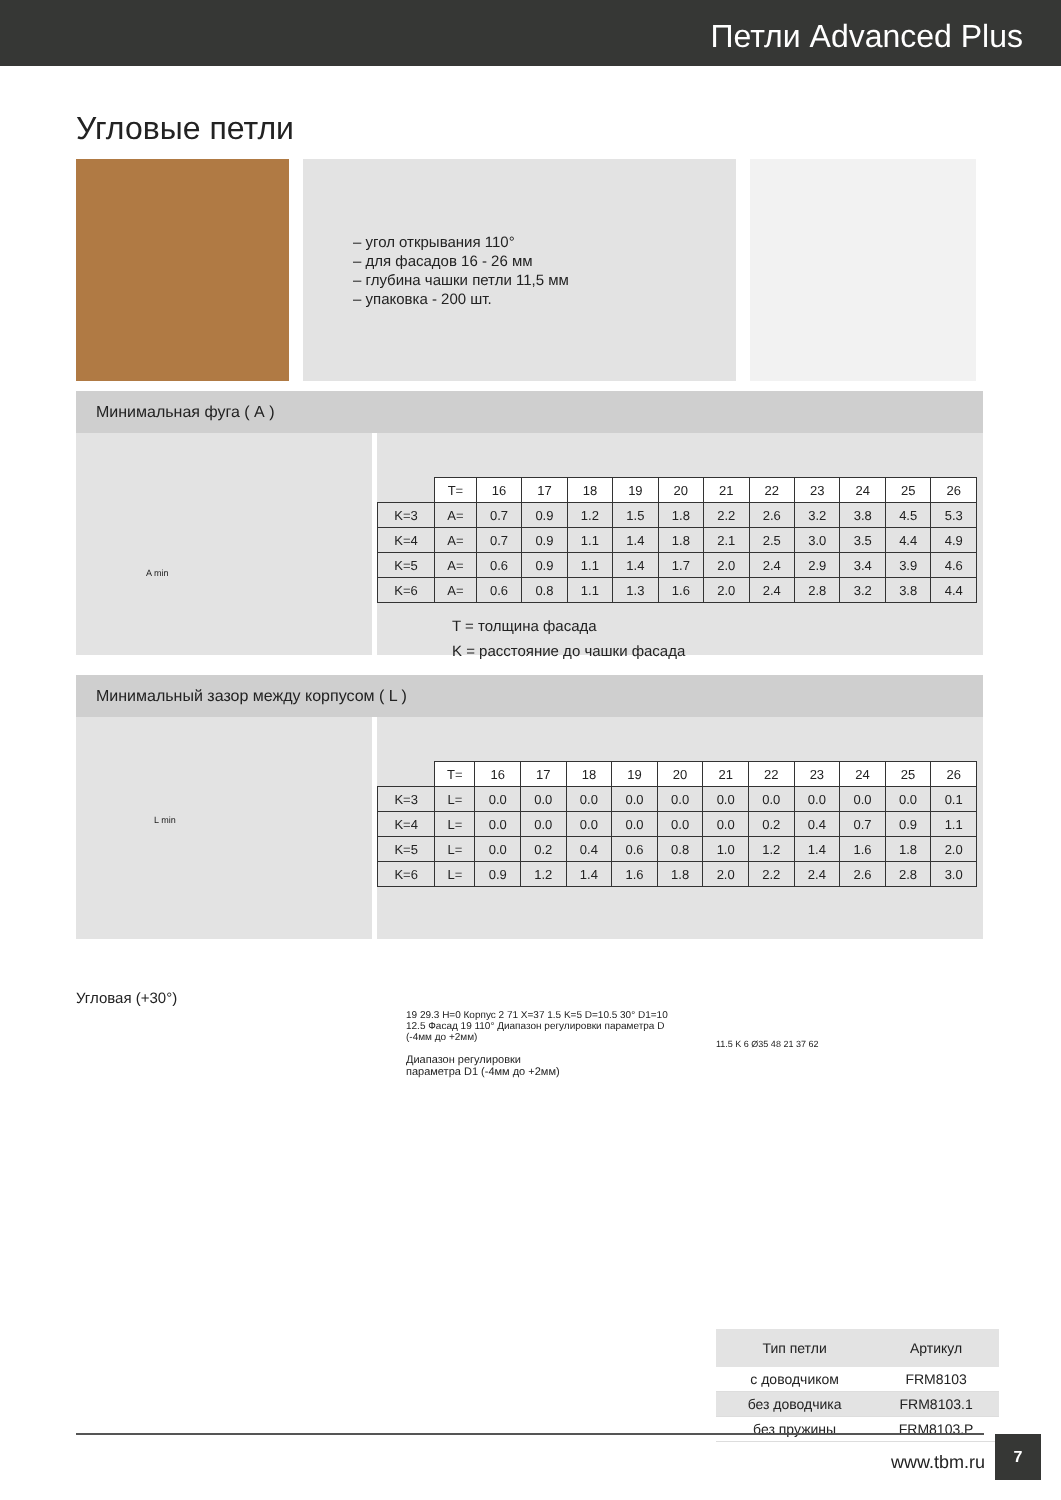Петли Advanced Plus
Угловые петли
– угол открывания 110°
– для фасадов 16 - 26 мм
– глубина чашки петли 11,5 мм
– упаковка - 200 шт.
Минимальная фуга ( А )
A min
| | T= | 16 | 17 | 18 | 19 | 20 | 21 | 22 | 23 | 24 | 25 | 26 |
| --- | --- | --- | --- | --- | --- | --- | --- | --- | --- | --- | --- | --- |
| K=3 | A= | 0.7 | 0.9 | 1.2 | 1.5 | 1.8 | 2.2 | 2.6 | 3.2 | 3.8 | 4.5 | 5.3 |
| K=4 | A= | 0.7 | 0.9 | 1.1 | 1.4 | 1.8 | 2.1 | 2.5 | 3.0 | 3.5 | 4.4 | 4.9 |
| K=5 | A= | 0.6 | 0.9 | 1.1 | 1.4 | 1.7 | 2.0 | 2.4 | 2.9 | 3.4 | 3.9 | 4.6 |
| K=6 | A= | 0.6 | 0.8 | 1.1 | 1.3 | 1.6 | 2.0 | 2.4 | 2.8 | 3.2 | 3.8 | 4.4 |
T = толщина фасада
K = расстояние до чашки фасада
Минимальный зазор между корпусом ( L )
L min
| | T= | 16 | 17 | 18 | 19 | 20 | 21 | 22 | 23 | 24 | 25 | 26 |
| --- | --- | --- | --- | --- | --- | --- | --- | --- | --- | --- | --- | --- |
| K=3 | L= | 0.0 | 0.0 | 0.0 | 0.0 | 0.0 | 0.0 | 0.0 | 0.0 | 0.0 | 0.0 | 0.1 |
| K=4 | L= | 0.0 | 0.0 | 0.0 | 0.0 | 0.0 | 0.0 | 0.2 | 0.4 | 0.7 | 0.9 | 1.1 |
| K=5 | L= | 0.0 | 0.2 | 0.4 | 0.6 | 0.8 | 1.0 | 1.2 | 1.4 | 1.6 | 1.8 | 2.0 |
| K=6 | L= | 0.9 | 1.2 | 1.4 | 1.6 | 1.8 | 2.0 | 2.2 | 2.4 | 2.6 | 2.8 | 3.0 |
Угловая (+30°)
19 29.3 H=0 Корпус 2 71 X=37 1.5 K=5 D=10.5 30° D1=10 12.5 Фасад 19 110° Диапазон регулировки параметра D (-4мм до +2мм)
Диапазон регулировки
параметра D1 (-4мм до +2мм)
11.5 K 6 Ø35 48 21 37 62
| Тип петли | Артикул |
| --- | --- |
| с доводчиком | FRM8103 |
| без доводчика | FRM8103.1 |
| без пружины | FRM8103.P |
www.tbm.ru
7